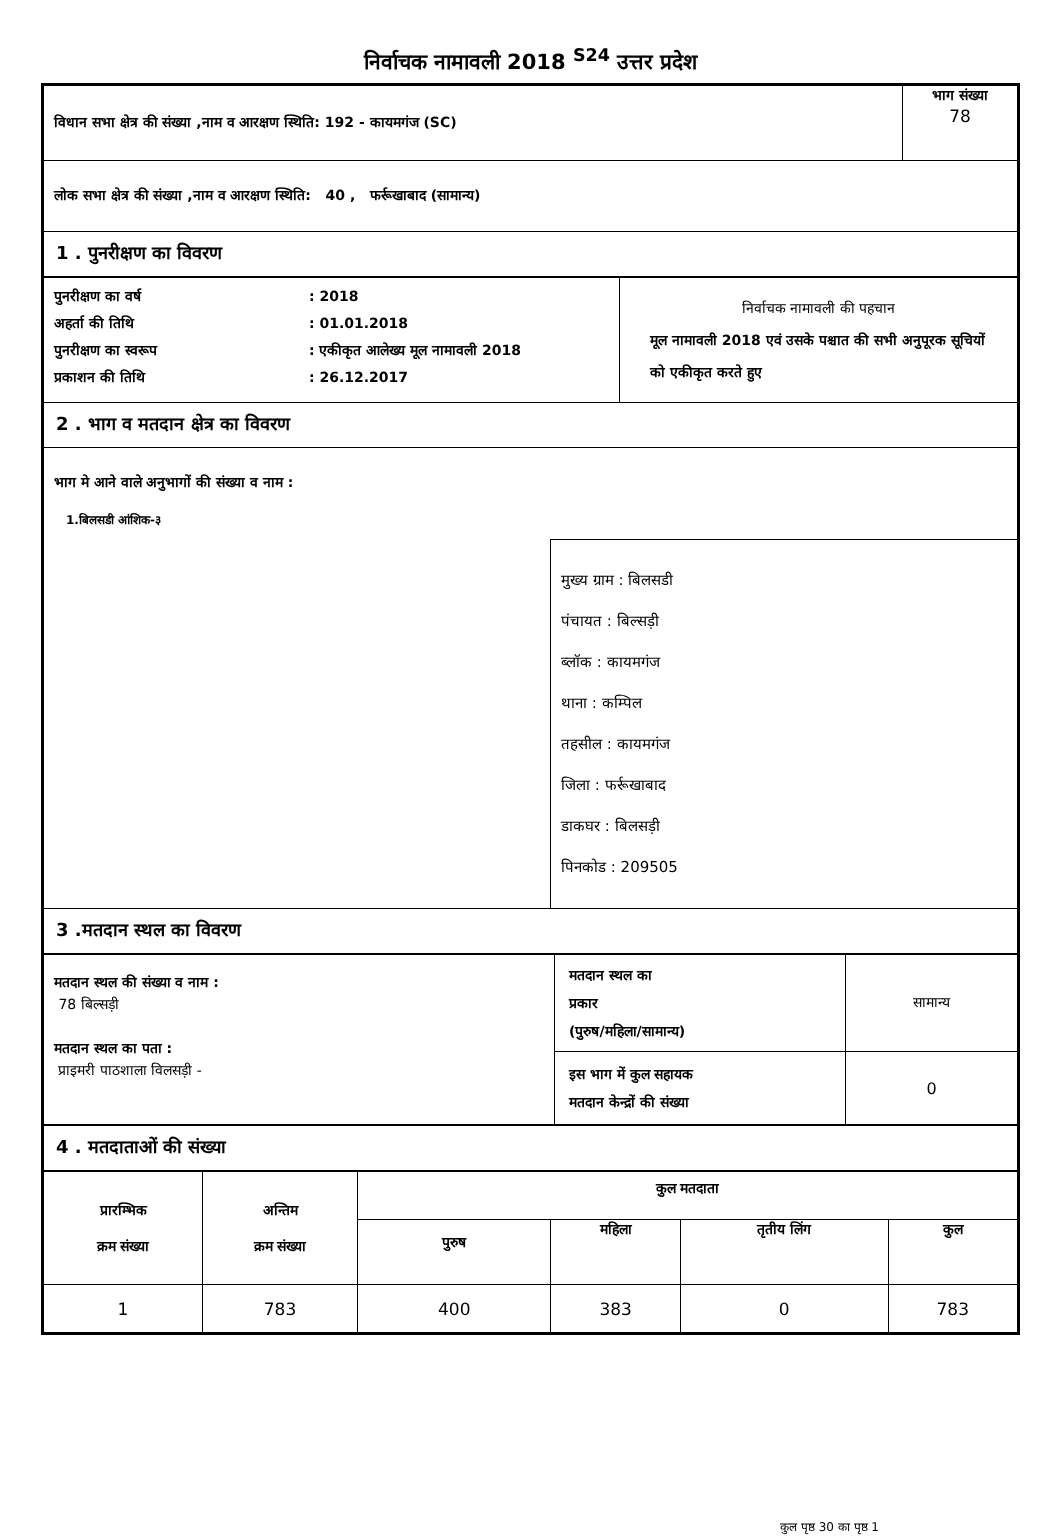निर्वाचक नामावली 2018 <sup>S24</sup> उत्तर प्रदेश
| विधान सभा क्षेत्र की संख्या ,नाम व आरक्षण स्थिति: 192 - कायमगंज (SC) | भाग संख्या 78 |
| लोक सभा क्षेत्र की संख्या ,नाम व आरक्षण स्थिति: 40 , फर्रूखाबाद (सामान्य) | |
| 1 . पुनरीक्षण का विवरण | |
| / पुनरीक्षण का वर्ष / : 2018 / / अहर्ता की तिथि / : 01.01.2018 / / पुनरीक्षण का स्वरूप / : एकीकृत आलेख्य मूल नामावली 2018 / / प्रकाशन की तिथि / : 26.12.2017 / | निर्वाचक नामावली की पहचान मूल नामावली 2018 एवं उसके पश्चात की सभी अनुपूरक सूचियों को एकीकृत करते हुए |
| 2 . भाग व मतदान क्षेत्र का विवरण | |
| भाग मे आने वाले अनुभागों की संख्या व नाम : 1.बिलसडी आंशिक-३ मुख्य ग्राम : बिलसडी पंचायत : बिल्सड़ी ब्लॉक : कायमगंज थाना : कम्पिल तहसील : कायमगंज जिला : फर्रूखाबाद डाकघर : बिलसड़ी पिनकोड : 209505 | |
| 3 .मतदान स्थल का विवरण | |
| मतदान स्थल की संख्या व नाम : 78 बिल्सड़ी मतदान स्थल का पता : प्राइमरी पाठशाला विलसड़ी - | मतदान स्थल का प्रकार (पुरुष/महिला/सामान्य) | सामान्य |
| | इस भाग में कुल सहायक मतदान केन्द्रों की संख्या | 0 |
| 4 . मतदाताओं की संख्या |
| प्रारम्भिक क्रम संख्या | अन्तिम क्रम संख्या | कुल मतदाता | | | |
| --- | --- | --- | --- | --- | --- |
| | | पुरुष | महिला | तृतीय लिंग | कुल |
| 1 | 783 | 400 | 383 | 0 | 783 |
कुल पृष्ठ 30 का पृष्ठ 1